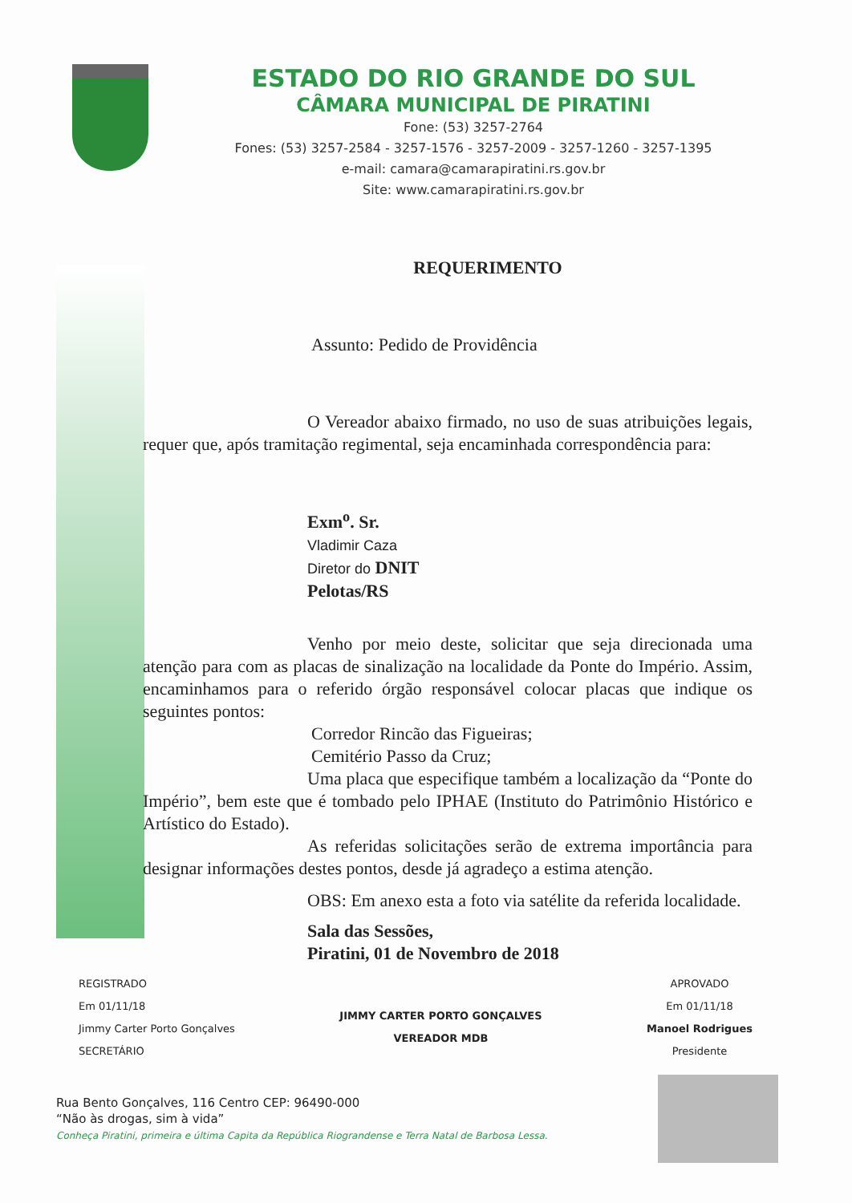ESTADO DO RIO GRANDE DO SUL
CÂMARA MUNICIPAL DE PIRATINI
Fone: (53) 3257-2764
Fones: (53) 3257-2584 - 3257-1576 - 3257-2009 - 3257-1260 - 3257-1395
e-mail: camara@camarapiratini.rs.gov.br
Site: www.camarapiratini.rs.gov.br
REQUERIMENTO
Assunto: Pedido de Providência
O Vereador abaixo firmado, no uso de suas atribuições legais, requer que, após tramitação regimental, seja encaminhada correspondência para:
Exm<sup>o</sup>. Sr.
Vladimir Caza
Diretor do DNIT
Pelotas/RS
Venho por meio deste, solicitar que seja direcionada uma atenção para com as placas de sinalização na localidade da Ponte do Império. Assim, encaminhamos para o referido órgão responsável colocar placas que indique os seguintes pontos:
Corredor Rincão das Figueiras;
Cemitério Passo da Cruz;
Uma placa que especifique também a localização da “Ponte do Império”, bem este que é tombado pelo IPHAE (Instituto do Patrimônio Histórico e Artístico do Estado).
As referidas solicitações serão de extrema importância para designar informações destes pontos, desde já agradeço a estima atenção.
OBS: Em anexo esta a foto via satélite da referida localidade.
Sala das Sessões,
Piratini, 01 de Novembro de 2018
REGISTRADO
Em 01/11/18
Jimmy Carter Porto Gonçalves
SECRETÁRIO
JIMMY CARTER PORTO GONÇALVES
VEREADOR MDB
APROVADO
Em 01/11/18
Manoel Rodrigues
Presidente
Rua Bento Gonçalves, 116 Centro CEP: 96490-000
“Não às drogas, sim à vida”
Conheça Piratini, primeira e última Capita da República Riograndense e Terra Natal de Barbosa Lessa.